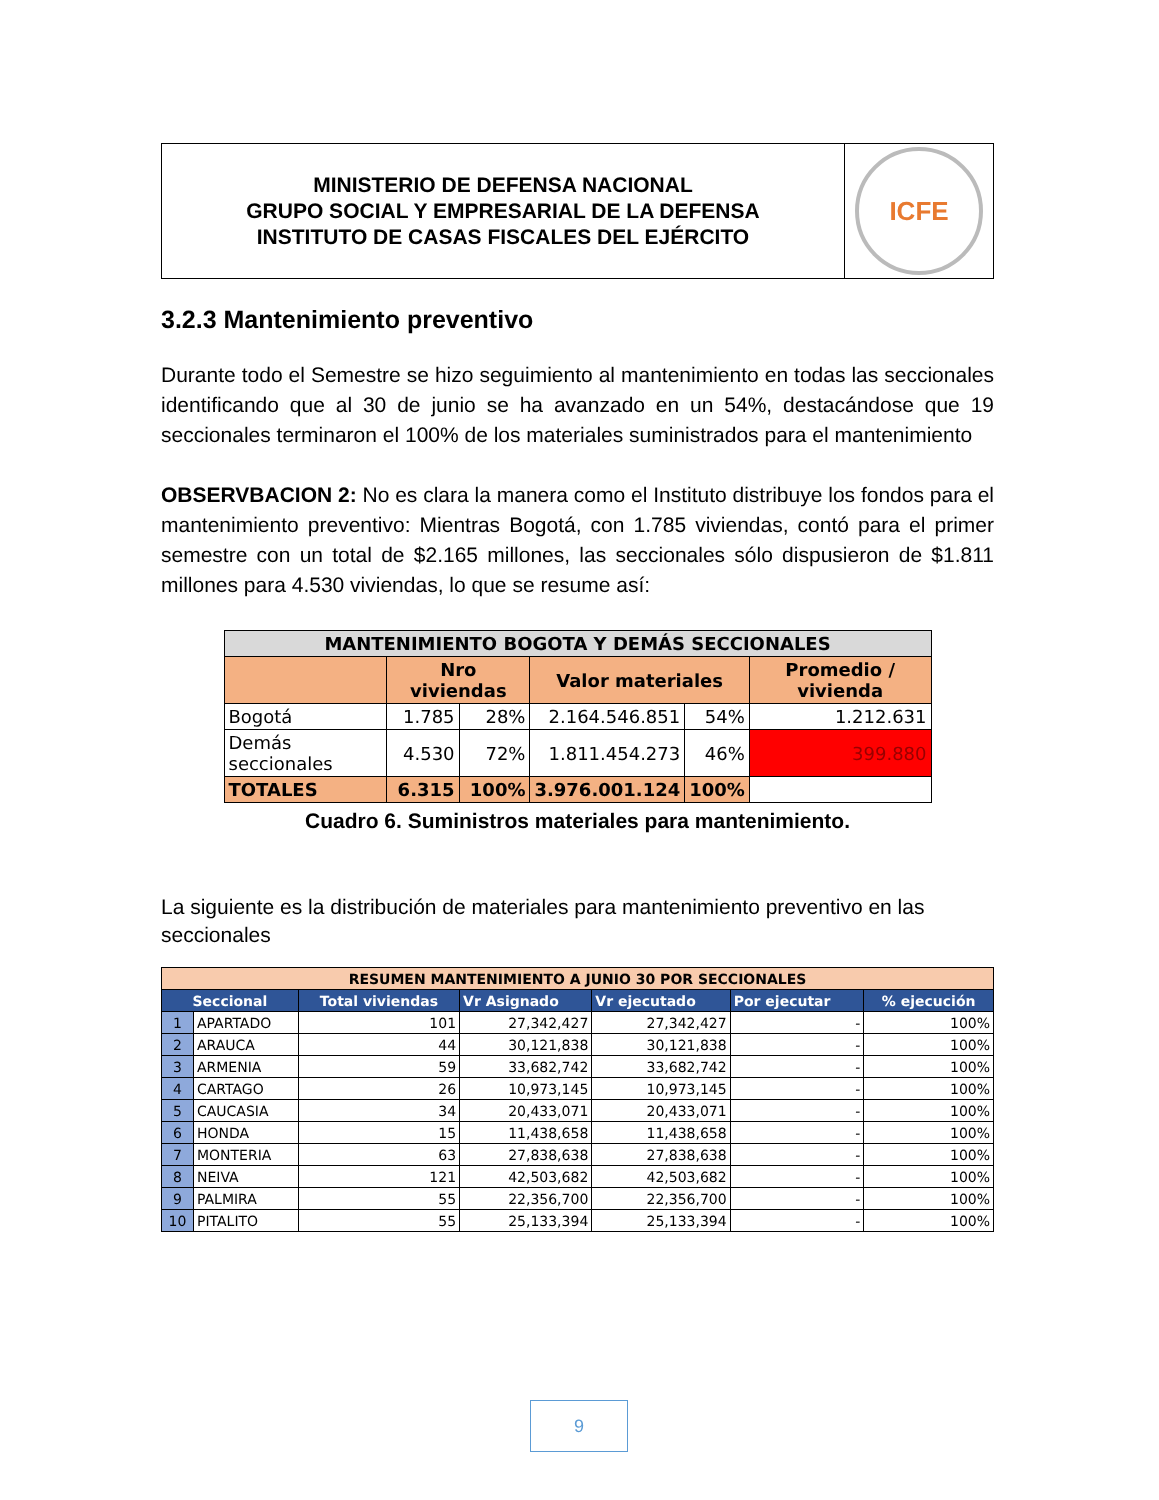MINISTERIO DE DEFENSA NACIONAL
GRUPO SOCIAL Y EMPRESARIAL DE LA DEFENSA
INSTITUTO DE CASAS FISCALES DEL EJÉRCITO
ICFE
3.2.3 Mantenimiento preventivo
Durante todo el Semestre se hizo seguimiento al mantenimiento en todas las seccionales identificando que al 30 de junio se ha avanzado en un 54%, destacándose que 19 seccionales terminaron el 100% de los materiales suministrados para el mantenimiento
OBSERVBACION 2: No es clara la manera como el Instituto distribuye los fondos para el mantenimiento preventivo: Mientras Bogotá, con 1.785 viviendas, contó para el primer semestre con un total de $2.165 millones, las seccionales sólo dispusieron de $1.811 millones para 4.530 viviendas, lo que se resume así:
| MANTENIMIENTO BOGOTA Y DEMÁS SECCIONALES | | | | | |
| --- | --- | --- | --- | --- | --- |
| | Nro viviendas | | Valor materiales | | Promedio / vivienda |
| Bogotá | 1.785 | 28% | 2.164.546.851 | 54% | 1.212.631 |
| Demás seccionales | 4.530 | 72% | 1.811.454.273 | 46% | 399.880 |
| TOTALES | 6.315 | 100% | 3.976.001.124 | 100% | |
Cuadro 6. Suministros materiales para mantenimiento.
La siguiente es la distribución de materiales para mantenimiento preventivo en las seccionales
| RESUMEN MANTENIMIENTO A JUNIO 30 POR SECCIONALES | | | | | | |
| --- | --- | --- | --- | --- | --- | --- |
| Seccional | | Total viviendas | Vr Asignado | Vr ejecutado | Por ejecutar | % ejecución |
| 1 | APARTADO | 101 | 27,342,427 | 27,342,427 | - | 100% |
| 2 | ARAUCA | 44 | 30,121,838 | 30,121,838 | - | 100% |
| 3 | ARMENIA | 59 | 33,682,742 | 33,682,742 | - | 100% |
| 4 | CARTAGO | 26 | 10,973,145 | 10,973,145 | - | 100% |
| 5 | CAUCASIA | 34 | 20,433,071 | 20,433,071 | - | 100% |
| 6 | HONDA | 15 | 11,438,658 | 11,438,658 | - | 100% |
| 7 | MONTERIA | 63 | 27,838,638 | 27,838,638 | - | 100% |
| 8 | NEIVA | 121 | 42,503,682 | 42,503,682 | - | 100% |
| 9 | PALMIRA | 55 | 22,356,700 | 22,356,700 | - | 100% |
| 10 | PITALITO | 55 | 25,133,394 | 25,133,394 | - | 100% |
9